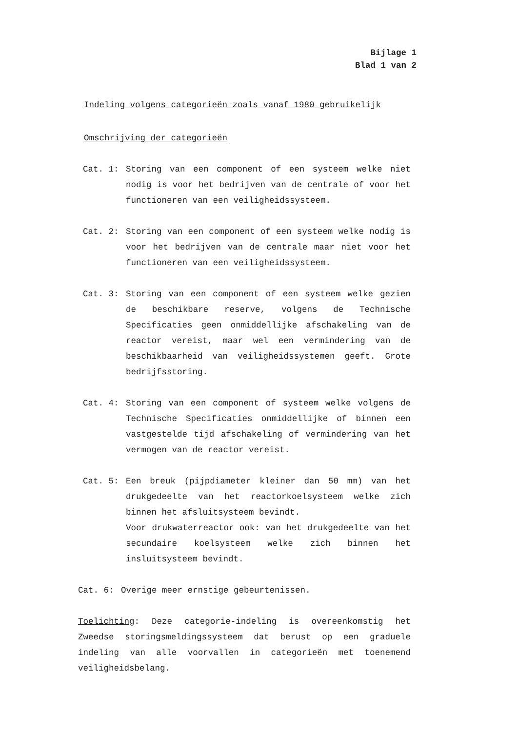Bijlage 1
Blad 1 van 2
Indeling volgens categorieën zoals vanaf 1980 gebruikelijk
Omschrijving der categorieën
Cat. 1: Storing van een component of een systeem welke niet nodig is voor het bedrijven van de centrale of voor het functioneren van een veiligheidssysteem.
Cat. 2: Storing van een component of een systeem welke nodig is voor het bedrijven van de centrale maar niet voor het functioneren van een veiligheidssysteem.
Cat. 3: Storing van een component of een systeem welke gezien de beschikbare reserve, volgens de Technische Specificaties geen onmiddellijke afschakeling van de reactor vereist, maar wel een vermindering van de beschikbaarheid van veiligheidssystemen geeft. Grote bedrijfsstoring.
Cat. 4: Storing van een component of systeem welke volgens de Technische Specificaties onmiddellijke of binnen een vastgestelde tijd afschakeling of vermindering van het vermogen van de reactor vereist.
Cat. 5: Een breuk (pijpdiameter kleiner dan 50 mm) van het drukgedeelte van het reactorkoelsysteem welke zich binnen het afsluitsysteem bevindt.
Voor drukwaterreactor ook: van het drukgedeelte van het secundaire koelsysteem welke zich binnen het insluitsysteem bevindt.
Cat. 6: Overige meer ernstige gebeurtenissen.
Toelichting: Deze categorie-indeling is overeenkomstig het Zweedse storingsmeldingssysteem dat berust op een graduele indeling van alle voorvallen in categorieën met toenemend veiligheidsbelang.